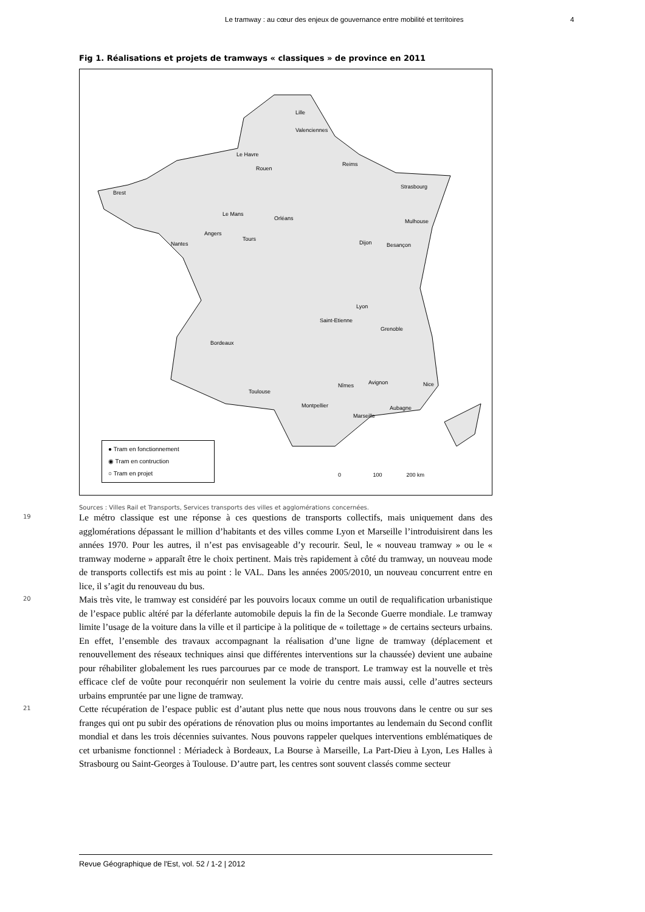Le tramway : au cœur des enjeux de gouvernance entre mobilité et territoires 4
Fig 1. Réalisations et projets de tramways « classiques » de province en 2011
Lille
Valenciennes
Le Havre
Rouen
Reims
Strasbourg
Brest
Le Mans
Orléans Mulhouse
Angers
Nantes
Tours
Dijon Besançon
Lyon
Saint-Etienne
Grenoble
Bordeaux
Nîmes Avignon Nice
Toulouse
Montpellier Aubagne
Marseille
● Tram en fonctionnement
◉ Tram en contruction
○ Tram en projet
0 100 200 km
Sources : Villes Rail et Transports, Services transports des villes et agglomérations concernées.
19
Le métro classique est une réponse à ces questions de transports collectifs, mais uniquement dans des agglomérations dépassant le million d’habitants et des villes comme Lyon et Marseille l’introduisirent dans les années 1970. Pour les autres, il n’est pas envisageable d’y recourir. Seul, le « nouveau tramway » ou le « tramway moderne » apparaît être le choix pertinent. Mais très rapidement à côté du tramway, un nouveau mode de transports collectifs est mis au point : le VAL. Dans les années 2005/2010, un nouveau concurrent entre en lice, il s’agit du renouveau du bus.
20
Mais très vite, le tramway est considéré par les pouvoirs locaux comme un outil de requalification urbanistique de l’espace public altéré par la déferlante automobile depuis la fin de la Seconde Guerre mondiale. Le tramway limite l’usage de la voiture dans la ville et il participe à la politique de « toilettage » de certains secteurs urbains. En effet, l’ensemble des travaux accompagnant la réalisation d’une ligne de tramway (déplacement et renouvellement des réseaux techniques ainsi que différentes interventions sur la chaussée) devient une aubaine pour réhabiliter globalement les rues parcourues par ce mode de transport. Le tramway est la nouvelle et très efficace clef de voûte pour reconquérir non seulement la voirie du centre mais aussi, celle d’autres secteurs urbains empruntée par une ligne de tramway.
21
Cette récupération de l’espace public est d’autant plus nette que nous nous trouvons dans le centre ou sur ses franges qui ont pu subir des opérations de rénovation plus ou moins importantes au lendemain du Second conflit mondial et dans les trois décennies suivantes. Nous pouvons rappeler quelques interventions emblématiques de cet urbanisme fonctionnel : Mériadeck à Bordeaux, La Bourse à Marseille, La Part-Dieu à Lyon, Les Halles à Strasbourg ou Saint-Georges à Toulouse. D’autre part, les centres sont souvent classés comme secteur
Revue Géographique de l'Est, vol. 52 / 1-2 | 2012